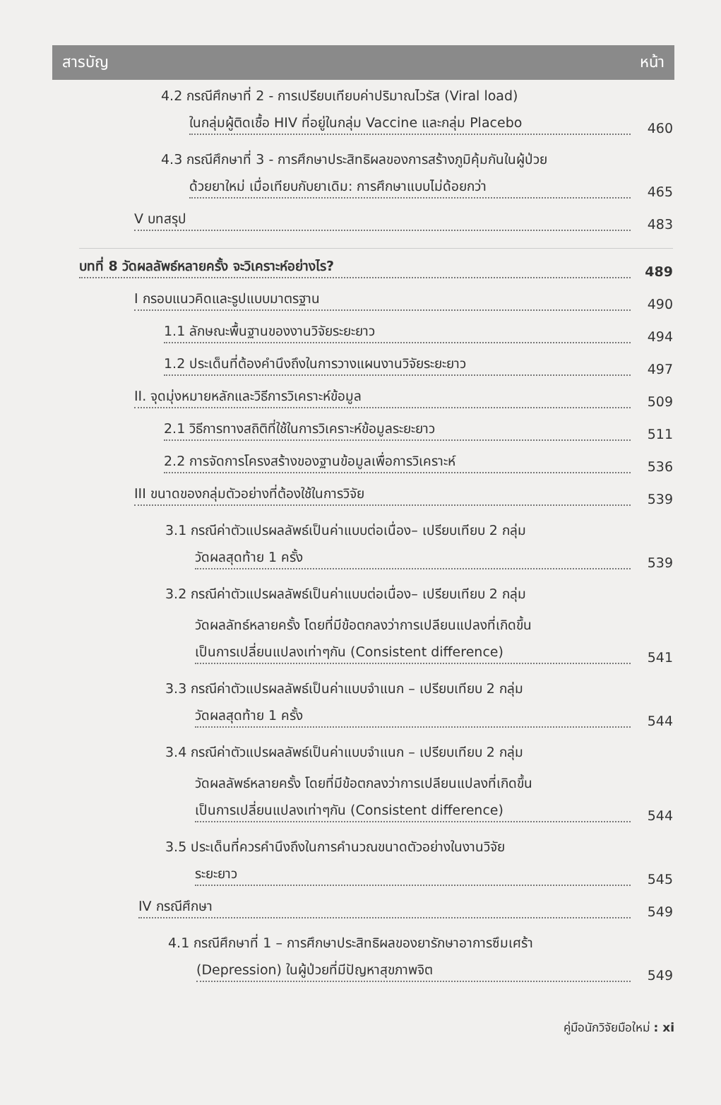สารบัญ หน้า
4.2 กรณีศึกษาที่ 2 - การเปรียบเทียบค่าปริมาณไวรัส (Viral load)
ในกลุ่มผู้ติดเชื้อ HIV ที่อยู่ในกลุ่ม Vaccine และกลุ่ม Placebo
460
4.3 กรณีศึกษาที่ 3 - การศึกษาประสิทธิผลของการสร้างภูมิคุ้มกันในผู้ป่วย
ด้วยยาใหม่ เมื่อเทียบกับยาเดิม: การศึกษาแบบไม่ด้อยกว่า
465
V บทสรุป
483
บทที่ 8 วัดผลลัพธ์หลายครั้ง จะวิเคราะห์อย่างไร?
489
I กรอบแนวคิดและรูปแบบมาตรฐาน
490
1.1 ลักษณะพื้นฐานของงานวิจัยระยะยาว
494
1.2 ประเด็นที่ต้องคำนึงถึงในการวางแผนงานวิจัยระยะยาว
497
II. จุดมุ่งหมายหลักและวิธีการวิเคราะห์ข้อมูล
509
2.1 วิธีการทางสถิติที่ใช้ในการวิเคราะห์ข้อมูลระยะยาว
511
2.2 การจัดการโครงสร้างของฐานข้อมูลเพื่อการวิเคราะห์
536
III ขนาดของกลุ่มตัวอย่างที่ต้องใช้ในการวิจัย
539
3.1 กรณีค่าตัวแปรผลลัพธ์เป็นค่าแบบต่อเนื่อง– เปรียบเทียบ 2 กลุ่ม
วัดผลสุดท้าย 1 ครั้ง
539
3.2 กรณีค่าตัวแปรผลลัพธ์เป็นค่าแบบต่อเนื่อง– เปรียบเทียบ 2 กลุ่ม
วัดผลลัทธ์หลายครั้ง โดยที่มีข้อตกลงว่าการเปลียนแปลงที่เกิดขึ้น
เป็นการเปลี่ยนแปลงเท่าๆกัน (Consistent difference)
541
3.3 กรณีค่าตัวแปรผลลัพธ์เป็นค่าแบบจำแนก – เปรียบเทียบ 2 กลุ่ม
วัดผลสุดท้าย 1 ครั้ง
544
3.4 กรณีค่าตัวแปรผลลัพธ์เป็นค่าแบบจำแนก – เปรียบเทียบ 2 กลุ่ม
วัดผลลัพธ์หลายครั้ง โดยที่มีข้อตกลงว่าการเปลียนแปลงที่เกิดขึ้น
เป็นการเปลี่ยนแปลงเท่าๆกัน (Consistent difference)
544
3.5 ประเด็นที่ควรคำนึงถึงในการคำนวณขนาดตัวอย่างในงานวิจัย
ระยะยาว
545
IV กรณีศึกษา
549
4.1 กรณีศึกษาที่ 1 – การศึกษาประสิทธิผลของยารักษาอาการซึมเศร้า
(Depression) ในผู้ป่วยที่มีปัญหาสุขภาพจิต
549
คู่มือนักวิจัยมือใหม่ : xi